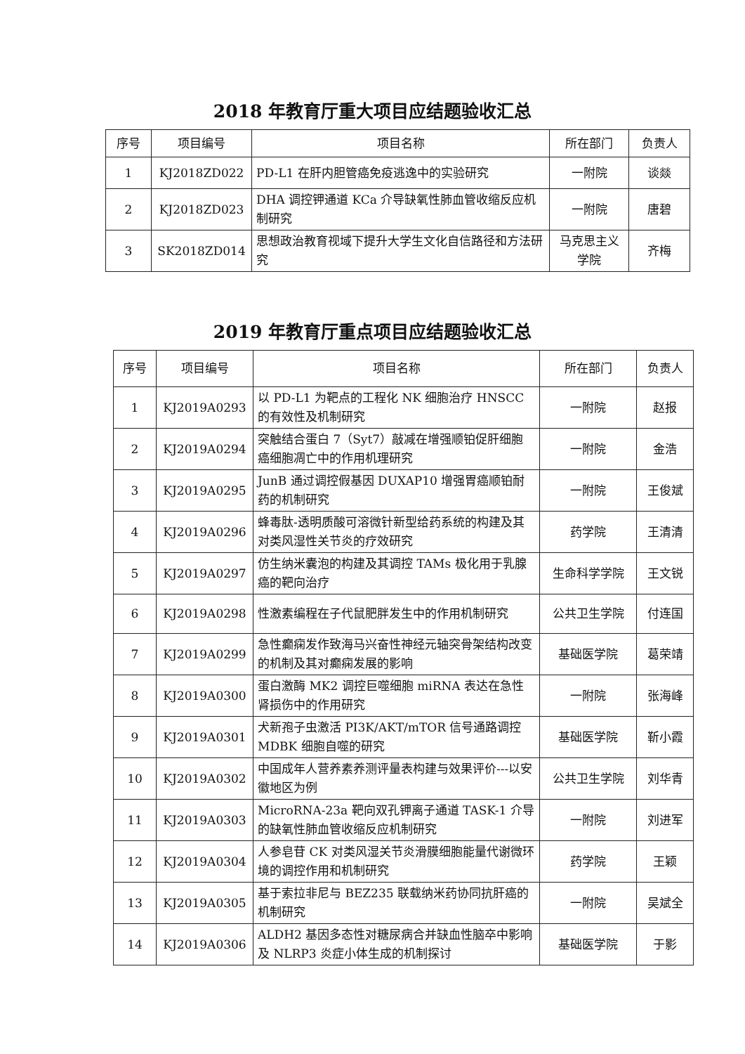2018 年教育厅重大项目应结题验收汇总
| 序号 | 项目编号 | 项目名称 | 所在部门 | 负责人 |
| --- | --- | --- | --- | --- |
| 1 | KJ2018ZD022 | PD-L1 在肝内胆管癌免疫逃逸中的实验研究 | 一附院 | 谈燚 |
| 2 | KJ2018ZD023 | DHA 调控钾通道 KCa 介导缺氧性肺血管收缩反应机制研究 | 一附院 | 唐碧 |
| 3 | SK2018ZD014 | 思想政治教育视域下提升大学生文化自信路径和方法研究 | 马克思主义学院 | 齐梅 |
2019 年教育厅重点项目应结题验收汇总
| 序号 | 项目编号 | 项目名称 | 所在部门 | 负责人 |
| --- | --- | --- | --- | --- |
| 1 | KJ2019A0293 | 以 PD-L1 为靶点的工程化 NK 细胞治疗 HNSCC 的有效性及机制研究 | 一附院 | 赵报 |
| 2 | KJ2019A0294 | 突触结合蛋白 7（Syt7）敲减在增强顺铂促肝细胞癌细胞凋亡中的作用机理研究 | 一附院 | 金浩 |
| 3 | KJ2019A0295 | JunB 通过调控假基因 DUXAP10 增强胃癌顺铂耐药的机制研究 | 一附院 | 王俊斌 |
| 4 | KJ2019A0296 | 蜂毒肽-透明质酸可溶微针新型给药系统的构建及其对类风湿性关节炎的疗效研究 | 药学院 | 王清清 |
| 5 | KJ2019A0297 | 仿生纳米囊泡的构建及其调控 TAMs 极化用于乳腺癌的靶向治疗 | 生命科学学院 | 王文锐 |
| 6 | KJ2019A0298 | 性激素编程在子代鼠肥胖发生中的作用机制研究 | 公共卫生学院 | 付连国 |
| 7 | KJ2019A0299 | 急性癫痫发作致海马兴奋性神经元轴突骨架结构改变的机制及其对癫痫发展的影响 | 基础医学院 | 葛荣靖 |
| 8 | KJ2019A0300 | 蛋白激酶 MK2 调控巨噬细胞 miRNA 表达在急性肾损伤中的作用研究 | 一附院 | 张海峰 |
| 9 | KJ2019A0301 | 犬新孢子虫激活 PI3K/AKT/mTOR 信号通路调控 MDBK 细胞自噬的研究 | 基础医学院 | 靳小霞 |
| 10 | KJ2019A0302 | 中国成年人营养素养测评量表构建与效果评价---以安徽地区为例 | 公共卫生学院 | 刘华青 |
| 11 | KJ2019A0303 | MicroRNA-23a 靶向双孔钾离子通道 TASK-1 介导的缺氧性肺血管收缩反应机制研究 | 一附院 | 刘进军 |
| 12 | KJ2019A0304 | 人参皂苷 CK 对类风湿关节炎滑膜细胞能量代谢微环境的调控作用和机制研究 | 药学院 | 王颖 |
| 13 | KJ2019A0305 | 基于索拉非尼与 BEZ235 联载纳米药协同抗肝癌的机制研究 | 一附院 | 吴斌全 |
| 14 | KJ2019A0306 | ALDH2 基因多态性对糖尿病合并缺血性脑卒中影响及 NLRP3 炎症小体生成的机制探讨 | 基础医学院 | 于影 |